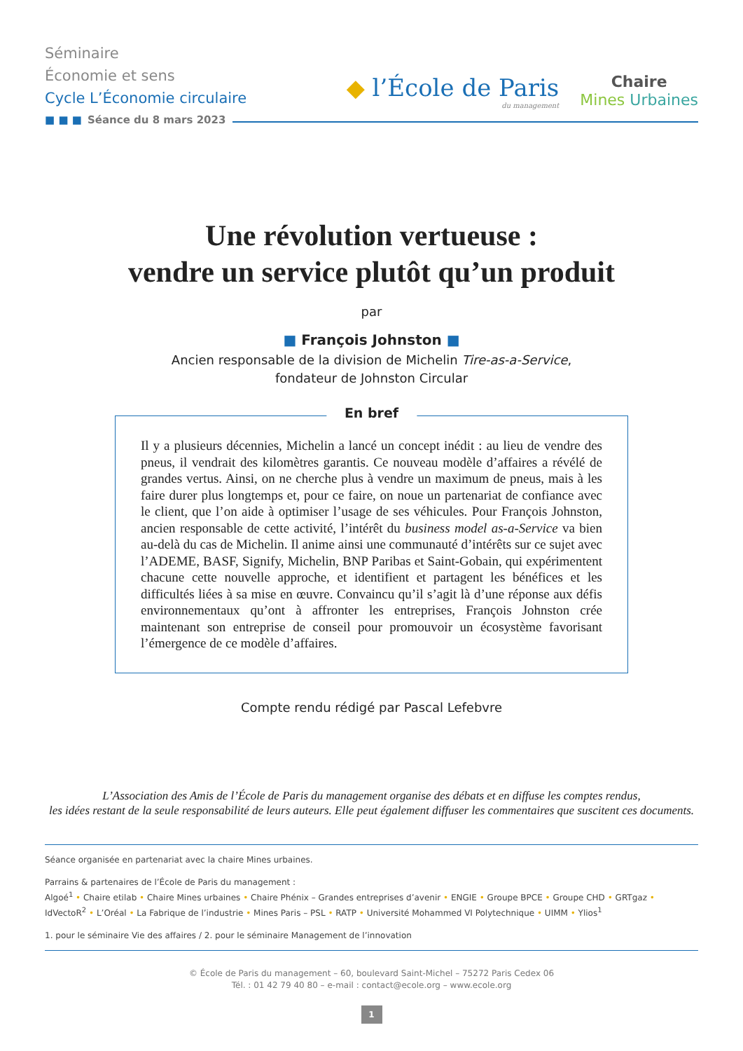Séminaire
Économie et sens
Cycle L’Économie circulaire
◆ l’École de Paris
du management
Chaire
Mines Urbaines
■ ■ ■ Séance du 8 mars 2023
Une révolution vertueuse :
vendre un service plutôt qu’un produit
par
■ François Johnston ■
Ancien responsable de la division de Michelin Tire-as-a-Service,
fondateur de Johnston Circular
En bref
Il y a plusieurs décennies, Michelin a lancé un concept inédit : au lieu de vendre des pneus, il vendrait des kilomètres garantis. Ce nouveau modèle d’affaires a révélé de grandes vertus. Ainsi, on ne cherche plus à vendre un maximum de pneus, mais à les faire durer plus longtemps et, pour ce faire, on noue un partenariat de confiance avec le client, que l’on aide à optimiser l’usage de ses véhicules. Pour François Johnston, ancien responsable de cette activité, l’intérêt du business model as-a-Service va bien au-delà du cas de Michelin. Il anime ainsi une communauté d’intérêts sur ce sujet avec l’ADEME, BASF, Signify, Michelin, BNP Paribas et Saint-Gobain, qui expérimentent chacune cette nouvelle approche, et identifient et partagent les bénéfices et les difficultés liées à sa mise en œuvre. Convaincu qu’il s’agit là d’une réponse aux défis environnementaux qu’ont à affronter les entreprises, François Johnston crée maintenant son entreprise de conseil pour promouvoir un écosystème favorisant l’émergence de ce modèle d’affaires.
Compte rendu rédigé par Pascal Lefebvre
L’Association des Amis de l’École de Paris du management organise des débats et en diffuse les comptes rendus,
les idées restant de la seule responsabilité de leurs auteurs. Elle peut également diffuser les commentaires que suscitent ces documents.
Séance organisée en partenariat avec la chaire Mines urbaines.
Parrains & partenaires de l’École de Paris du management :
Algoé<sup>1</sup> • Chaire etilab • Chaire Mines urbaines • Chaire Phénix – Grandes entreprises d’avenir • ENGIE • Groupe BPCE • Groupe CHD • GRTgaz • IdVectoR<sup>2</sup> • L’Oréal • La Fabrique de l’industrie • Mines Paris – PSL • RATP • Université Mohammed VI Polytechnique • UIMM • Ylios<sup>1</sup>
1. pour le séminaire Vie des affaires / 2. pour le séminaire Management de l’innovation
© École de Paris du management – 60, boulevard Saint-Michel – 75272 Paris Cedex 06
Tél. : 01 42 79 40 80 – e-mail : contact@ecole.org – www.ecole.org
1